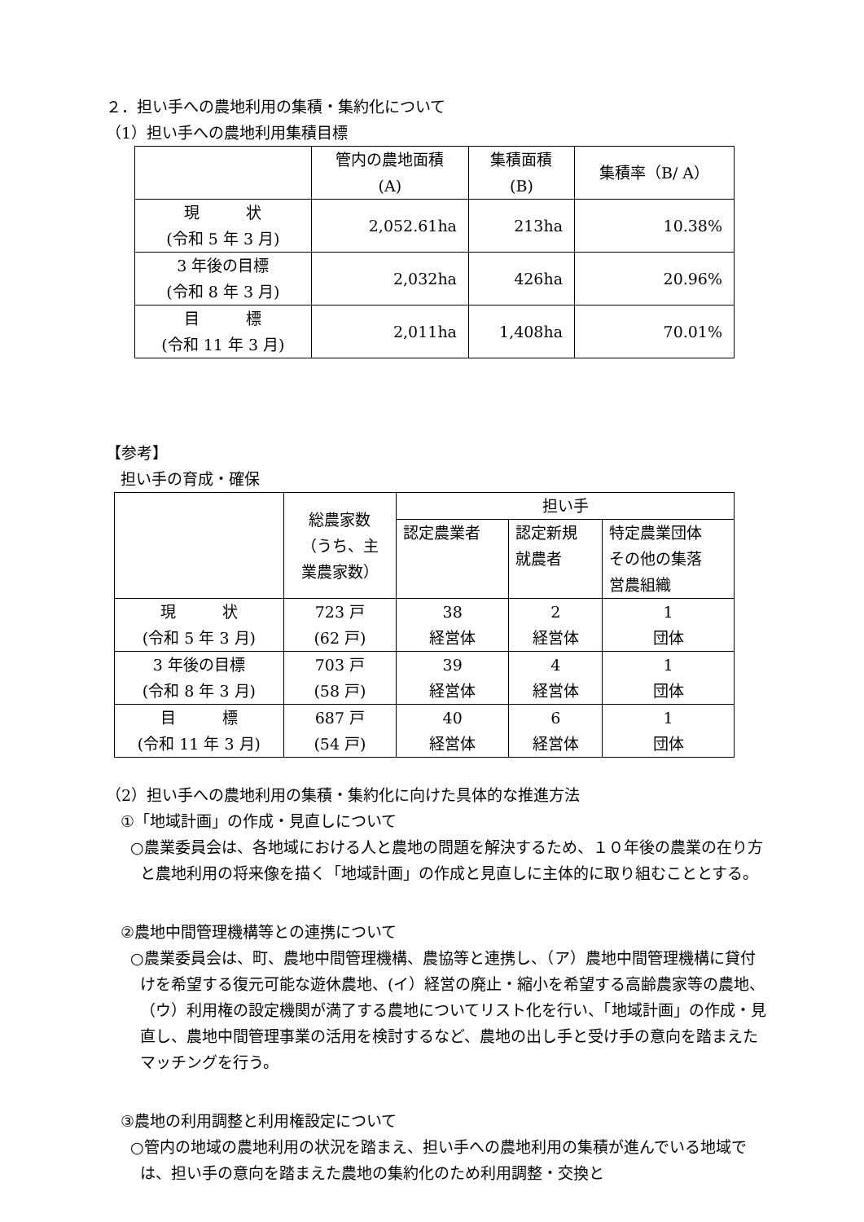２．担い手への農地利用の集積・集約化について
（1）担い手への農地利用集積目標
| | 管内の農地面積 (A) | 集積面積 (B) | 集積率（B/ A） |
| --- | --- | --- | --- |
| 現 状 (令和 5 年 3 月) | 2,052.61ha | 213ha | 10.38% |
| 3 年後の目標 (令和 8 年 3 月) | 2,032ha | 426ha | 20.96% |
| 目 標 (令和 11 年 3 月) | 2,011ha | 1,408ha | 70.01% |
【参考】
担い手の育成・確保
| | 総農家数 （うち、主 業農家数） | 担い手 | | |
| --- | --- | --- | --- | --- |
| | | 認定農業者 | 認定新規 就農者 | 特定農業団体 その他の集落 営農組織 |
| 現 状 (令和 5 年 3 月) | 723 戸 (62 戸) | 38 経営体 | 2 経営体 | 1 団体 |
| 3 年後の目標 (令和 8 年 3 月) | 703 戸 (58 戸) | 39 経営体 | 4 経営体 | 1 団体 |
| 目 標 (令和 11 年 3 月) | 687 戸 (54 戸) | 40 経営体 | 6 経営体 | 1 団体 |
（2）担い手への農地利用の集積・集約化に向けた具体的な推進方法
①「地域計画」の作成・見直しについて
○農業委員会は、各地域における人と農地の問題を解決するため、１０年後の農業の在り方と農地利用の将来像を描く「地域計画」の作成と見直しに主体的に取り組むこととする。
②農地中間管理機構等との連携について
○農業委員会は、町、農地中間管理機構、農協等と連携し、（ア）農地中間管理機構に貸付けを希望する復元可能な遊休農地、(イ）経営の廃止・縮小を希望する高齢農家等の農地、（ウ）利用権の設定機関が満了する農地についてリスト化を行い、「地域計画」の作成・見直し、農地中間管理事業の活用を検討するなど、農地の出し手と受け手の意向を踏まえたマッチングを行う。
③農地の利用調整と利用権設定について
○管内の地域の農地利用の状況を踏まえ、担い手への農地利用の集積が進んでいる地域では、担い手の意向を踏まえた農地の集約化のため利用調整・交換と